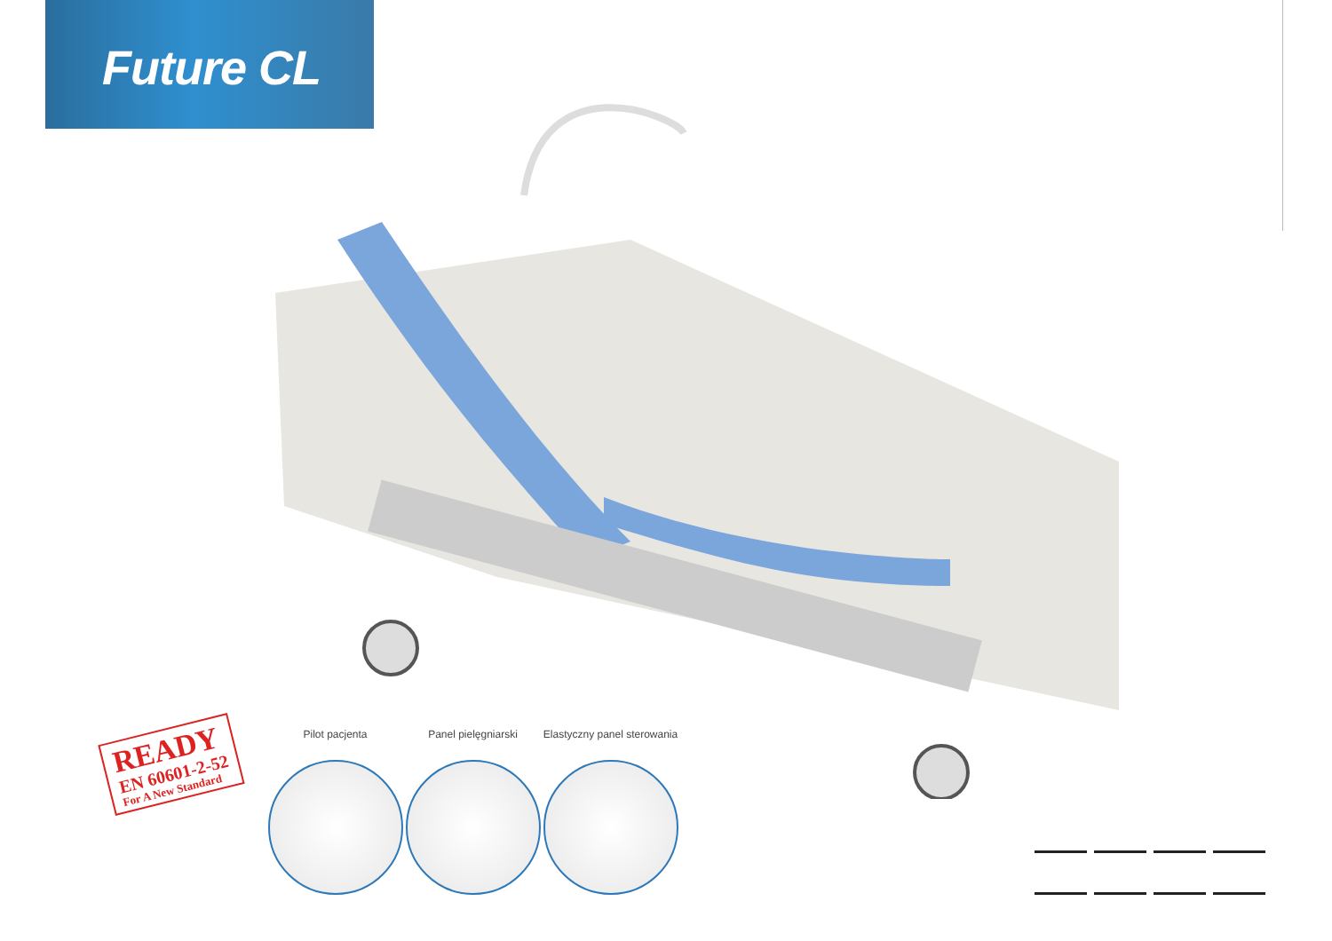Future CL
READY
EN 60601-2-52
For A New Standard
Pilot pacjenta Panel pielęgniarski Elastyczny panel sterowania